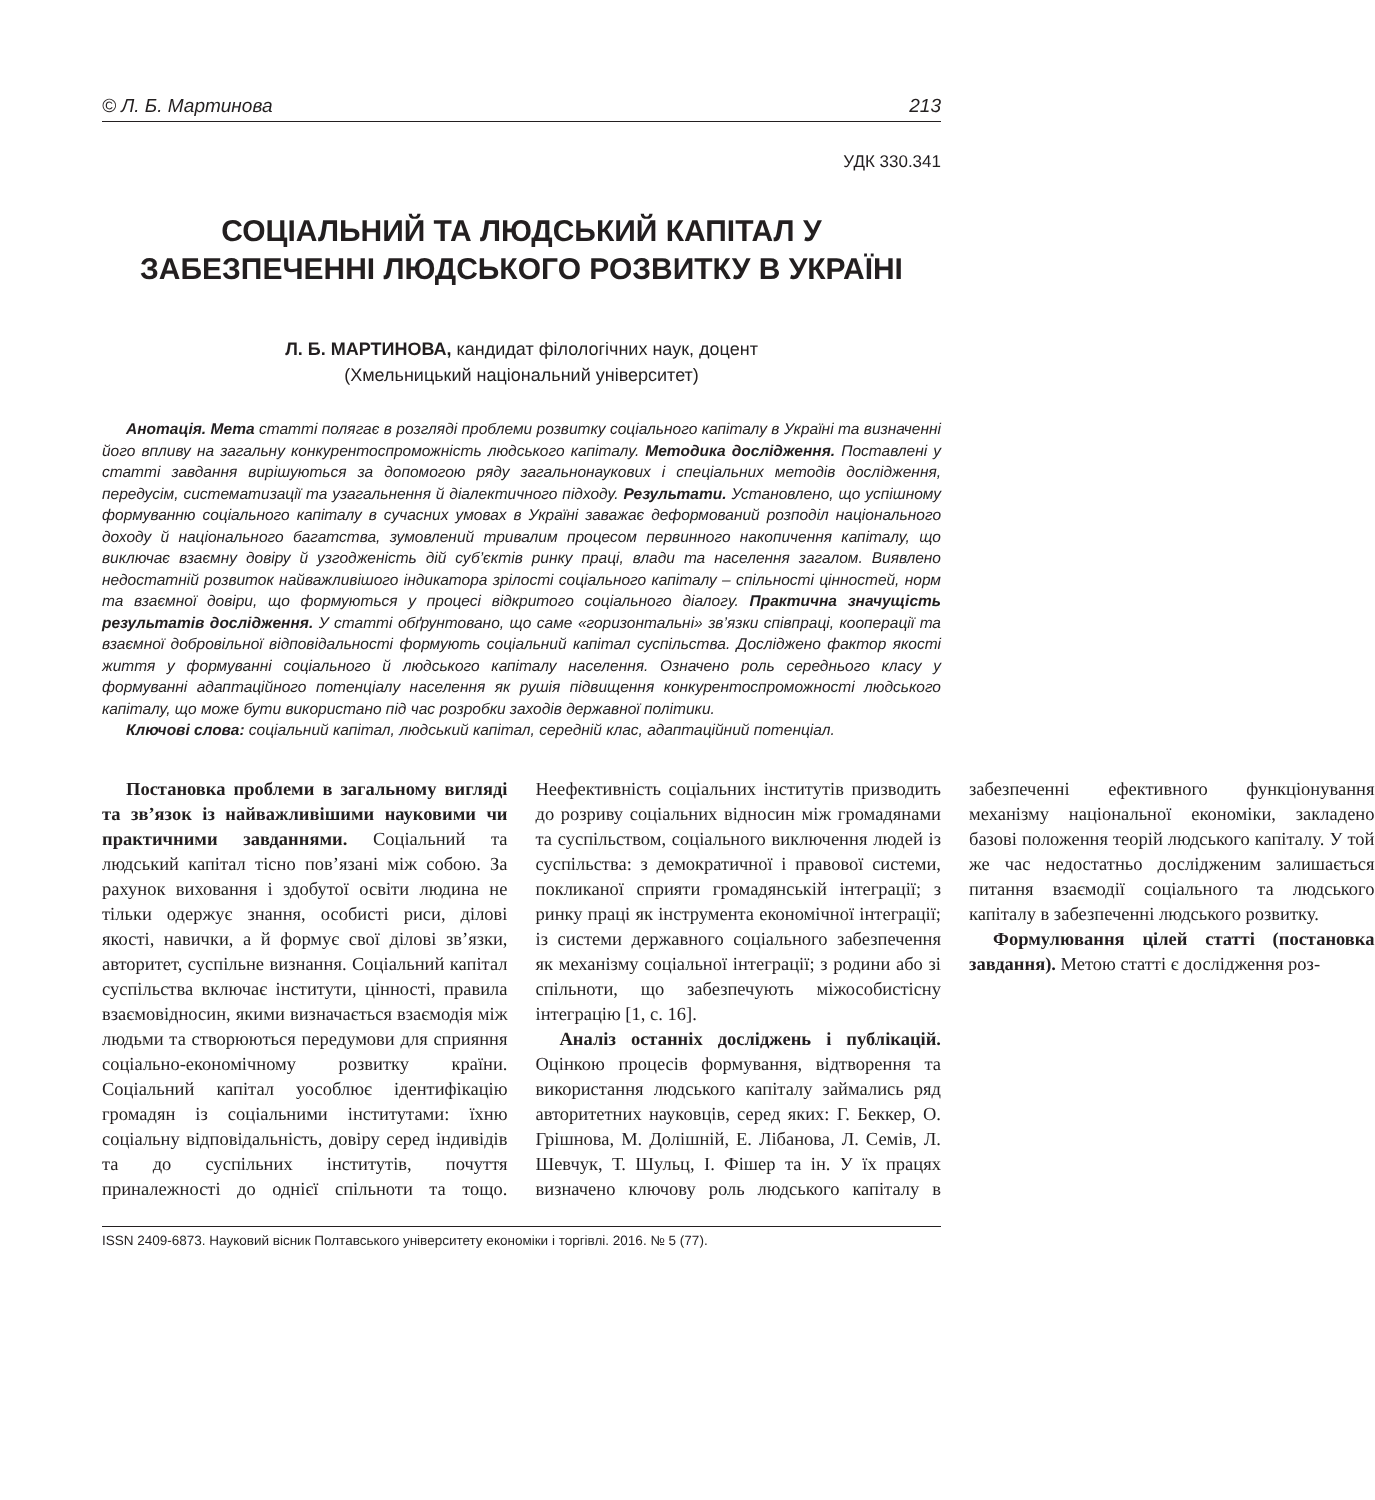© Л. Б. Мартинова 213
УДК 330.341
СОЦІАЛЬНИЙ ТА ЛЮДСЬКИЙ КАПІТАЛ У ЗАБЕЗПЕЧЕННІ ЛЮДСЬКОГО РОЗВИТКУ В УКРАЇНІ
Л. Б. МАРТИНОВА, кандидат філологічних наук, доцент
(Хмельницький національний університет)
Анотація. Мета статті полягає в розгляді проблеми розвитку соціального капіталу в Україні та визначенні його впливу на загальну конкурентоспроможність людського капіталу. Методика дослідження. Поставлені у статті завдання вирішуються за допомогою ряду загальнонаукових і спеціальних методів дослідження, передусім, систематизації та узагальнення й діалектичного підходу. Результати. Установлено, що успішному формуванню соціального капіталу в сучасних умовах в Україні заважає деформований розподіл національного доходу й національного багатства, зумовлений тривалим процесом первинного накопичення капіталу, що виключає взаємну довіру й узгодженість дій суб’єктів ринку праці, влади та населення загалом. Виявлено недостатній розвиток найважливішого індикатора зрілості соціального капіталу – спільності цінностей, норм та взаємної довіри, що формуються у процесі відкритого соціального діалогу. Практична значущість результатів дослідження. У статті обґрунтовано, що саме «горизонтальні» зв’язки співпраці, кооперації та взаємної добровільної відповідальності формують соціальний капітал суспільства. Досліджено фактор якості життя у формуванні соціального й людського капіталу населення. Означено роль середнього класу у формуванні адаптаційного потенціалу населення як рушія підвищення конкурентоспроможності людського капіталу, що може бути використано під час розробки заходів державної політики.
Ключові слова: соціальний капітал, людський капітал, середній клас, адаптаційний потенціал.
Постановка проблеми в загальному вигляді та зв’язок із найважливішими науковими чи практичними завданнями. Соціальний та людський капітал тісно пов’язані між собою. За рахунок виховання і здобутої освіти людина не тільки одержує знання, особисті риси, ділові якості, навички, а й формує свої ділові зв’язки, авторитет, суспільне визнання. Соціальний капітал суспільства включає інститути, цінності, правила взаємовідносин, якими визначається взаємодія між людьми та створюються передумови для сприяння соціально-економічному розвитку країни. Соціальний капітал уособлює ідентифікацію громадян із соціальними інститутами: їхню соціальну відповідальність, довіру серед індивідів та до суспільних інститутів, почуття приналежності до однієї спільноти та тощо. Неефективність соціальних інститутів призводить до розриву соціальних відносин між громадянами та суспільством, соціального виключення людей із суспільства: з демократичної і правової системи, покликаної сприяти громадянській інтеграції; з ринку праці як інструмента економічної інтеграції; із системи державного соціального забезпечення як механізму соціальної інтеграції; з родини або зі спільноти, що забезпечують міжособистісну інтеграцію [1, с. 16].
Аналіз останніх досліджень і публікацій. Оцінкою процесів формування, відтворення та використання людського капіталу займались ряд авторитетних науковців, серед яких: Г. Беккер, О. Грішнова, М. Долішній, Е. Лібанова, Л. Семів, Л. Шевчук, Т. Шульц, І. Фішер та ін. У їх працях визначено ключову роль людського капіталу в забезпеченні ефективного функціонування механізму національної економіки, закладено базові положення теорій людського капіталу. У той же час недостатньо дослідженим залишається питання взаємодії соціального та людського капіталу в забезпеченні людського розвитку.
Формулювання цілей статті (постановка завдання). Метою статті є дослідження роз-
ISSN 2409-6873. Науковий вісник Полтавського університету економіки і торгівлі. 2016. № 5 (77).